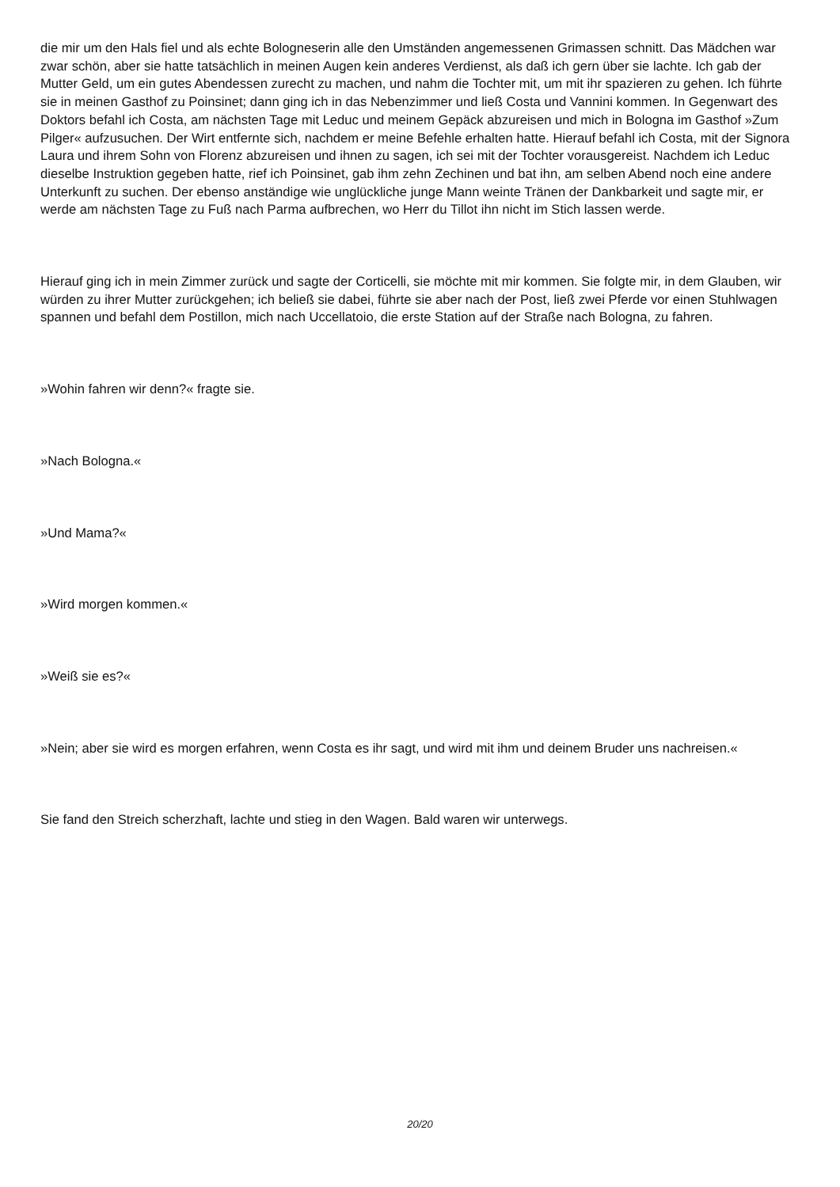die mir um den Hals fiel und als echte Bologneserin alle den Umständen angemessenen Grimassen schnitt. Das Mädchen war zwar schön, aber sie hatte tatsächlich in meinen Augen kein anderes Verdienst, als daß ich gern über sie lachte. Ich gab der Mutter Geld, um ein gutes Abendessen zurecht zu machen, und nahm die Tochter mit, um mit ihr spazieren zu gehen. Ich führte sie in meinen Gasthof zu Poinsinet; dann ging ich in das Nebenzimmer und ließ Costa und Vannini kommen. In Gegenwart des Doktors befahl ich Costa, am nächsten Tage mit Leduc und meinem Gepäck abzureisen und mich in Bologna im Gasthof »Zum Pilger« aufzusuchen. Der Wirt entfernte sich, nachdem er meine Befehle erhalten hatte. Hierauf befahl ich Costa, mit der Signora Laura und ihrem Sohn von Florenz abzureisen und ihnen zu sagen, ich sei mit der Tochter vorausgereist. Nachdem ich Leduc dieselbe Instruktion gegeben hatte, rief ich Poinsinet, gab ihm zehn Zechinen und bat ihn, am selben Abend noch eine andere Unterkunft zu suchen. Der ebenso anständige wie unglückliche junge Mann weinte Tränen der Dankbarkeit und sagte mir, er werde am nächsten Tage zu Fuß nach Parma aufbrechen, wo Herr du Tillot ihn nicht im Stich lassen werde.
Hierauf ging ich in mein Zimmer zurück und sagte der Corticelli, sie möchte mit mir kommen. Sie folgte mir, in dem Glauben, wir würden zu ihrer Mutter zurückgehen; ich beließ sie dabei, führte sie aber nach der Post, ließ zwei Pferde vor einen Stuhlwagen spannen und befahl dem Postillon, mich nach Uccellatoio, die erste Station auf der Straße nach Bologna, zu fahren.
»Wohin fahren wir denn?« fragte sie.
»Nach Bologna.«
»Und Mama?«
»Wird morgen kommen.«
»Weiß sie es?«
»Nein; aber sie wird es morgen erfahren, wenn Costa es ihr sagt, und wird mit ihm und deinem Bruder uns nachreisen.«
Sie fand den Streich scherzhaft, lachte und stieg in den Wagen. Bald waren wir unterwegs.
20/20